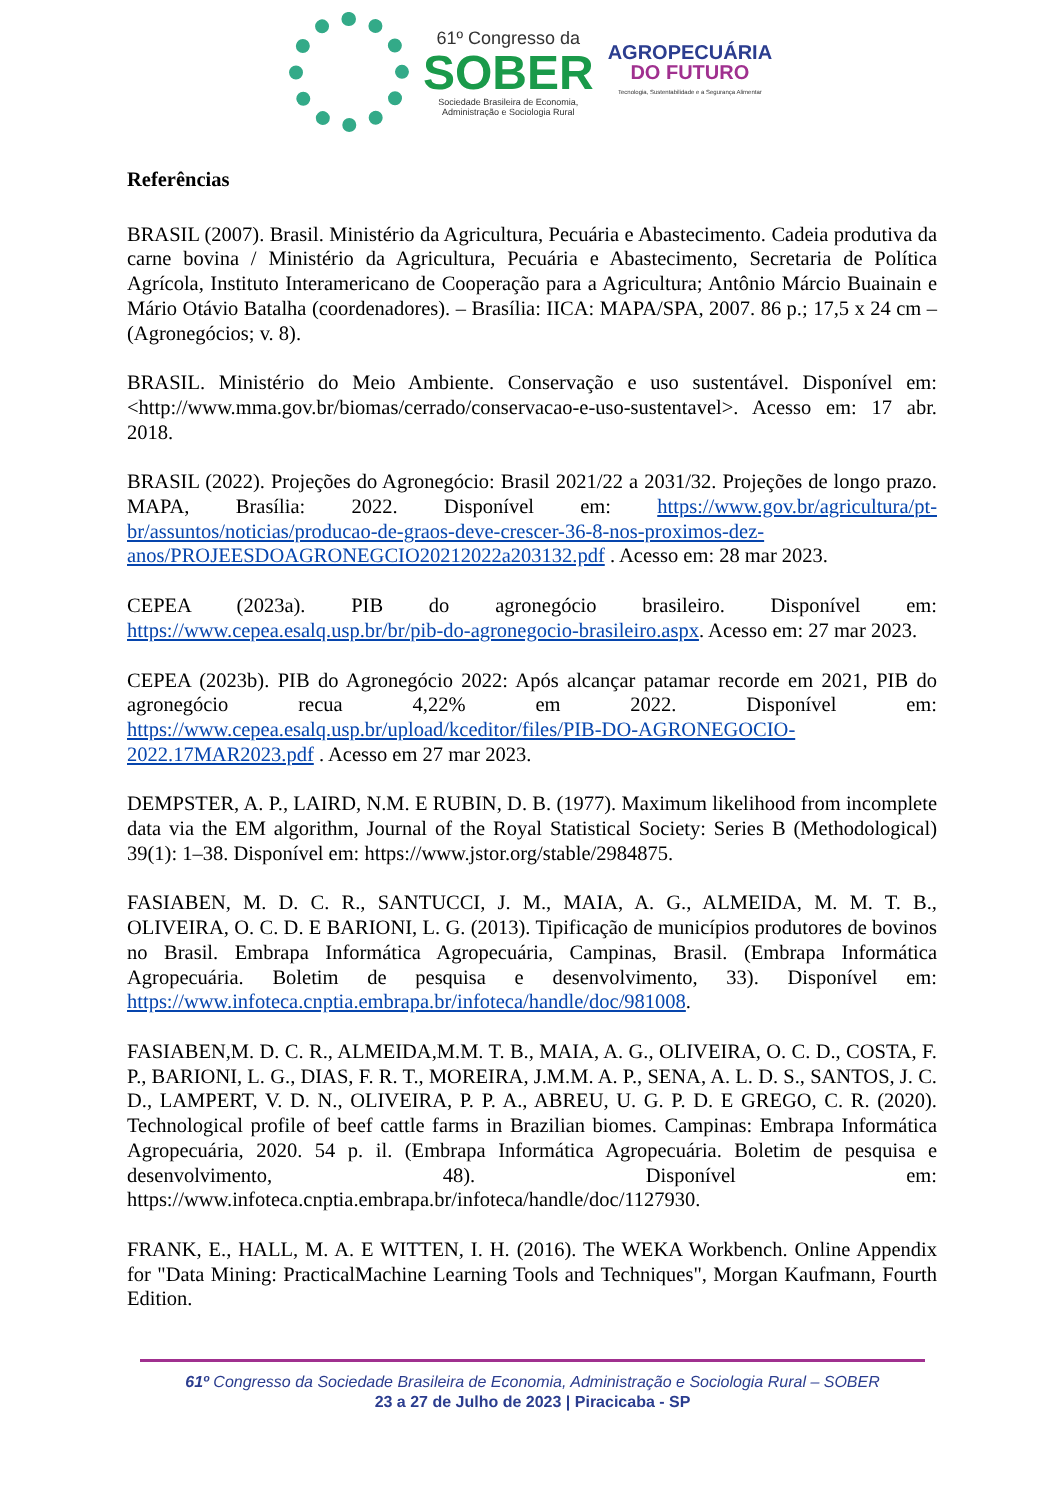61º Congresso da
SOBER
Sociedade Brasileira de Economia,
Administração e Sociologia Rural
AGROPECUÁRIA
DO FUTURO
Tecnologia, Sustentabilidade e a Segurança Alimentar
Referências
BRASIL (2007). Brasil. Ministério da Agricultura, Pecuária e Abastecimento. Cadeia produtiva da carne bovina / Ministério da Agricultura, Pecuária e Abastecimento, Secretaria de Política Agrícola, Instituto Interamericano de Cooperação para a Agricultura; Antônio Márcio Buainain e Mário Otávio Batalha (coordenadores). – Brasília: IICA: MAPA/SPA, 2007. 86 p.; 17,5 x 24 cm – (Agronegócios; v. 8).
BRASIL. Ministério do Meio Ambiente. Conservação e uso sustentável. Disponível em: <http://www.mma.gov.br/biomas/cerrado/conservacao-e-uso-sustentavel>. Acesso em: 17 abr. 2018.
BRASIL (2022). Projeções do Agronegócio: Brasil 2021/22 a 2031/32. Projeções de longo prazo. MAPA, Brasília: 2022. Disponível em: https://www.gov.br/agricultura/pt-br/assuntos/noticias/producao-de-graos-deve-crescer-36-8-nos-proximos-dez-anos/PROJEESDOAGRONEGCIO20212022a203132.pdf . Acesso em: 28 mar 2023.
CEPEA (2023a). PIB do agronegócio brasileiro. Disponível em: https://www.cepea.esalq.usp.br/br/pib-do-agronegocio-brasileiro.aspx. Acesso em: 27 mar 2023.
CEPEA (2023b). PIB do Agronegócio 2022: Após alcançar patamar recorde em 2021, PIB do agronegócio recua 4,22% em 2022. Disponível em: https://www.cepea.esalq.usp.br/upload/kceditor/files/PIB-DO-AGRONEGOCIO-2022.17MAR2023.pdf . Acesso em 27 mar 2023.
DEMPSTER, A. P., LAIRD, N.M. E RUBIN, D. B. (1977). Maximum likelihood from incomplete data via the EM algorithm, Journal of the Royal Statistical Society: Series B (Methodological) 39(1): 1–38. Disponível em: https://www.jstor.org/stable/2984875.
FASIABEN, M. D. C. R., SANTUCCI, J. M., MAIA, A. G., ALMEIDA, M. M. T. B., OLIVEIRA, O. C. D. E BARIONI, L. G. (2013). Tipificação de municípios produtores de bovinos no Brasil. Embrapa Informática Agropecuária, Campinas, Brasil. (Embrapa Informática Agropecuária. Boletim de pesquisa e desenvolvimento, 33). Disponível em: https://www.infoteca.cnptia.embrapa.br/infoteca/handle/doc/981008.
FASIABEN,M. D. C. R., ALMEIDA,M.M. T. B., MAIA, A. G., OLIVEIRA, O. C. D., COSTA, F. P., BARIONI, L. G., DIAS, F. R. T., MOREIRA, J.M.M. A. P., SENA, A. L. D. S., SANTOS, J. C. D., LAMPERT, V. D. N., OLIVEIRA, P. P. A., ABREU, U. G. P. D. E GREGO, C. R. (2020). Technological profile of beef cattle farms in Brazilian biomes. Campinas: Embrapa Informática Agropecuária, 2020. 54 p. il. (Embrapa Informática Agropecuária. Boletim de pesquisa e desenvolvimento, 48). Disponível em: https://www.infoteca.cnptia.embrapa.br/infoteca/handle/doc/1127930.
FRANK, E., HALL, M. A. E WITTEN, I. H. (2016). The WEKA Workbench. Online Appendix for "Data Mining: PracticalMachine Learning Tools and Techniques", Morgan Kaufmann, Fourth Edition.
61º Congresso da Sociedade Brasileira de Economia, Administração e Sociologia Rural – SOBER
23 a 27 de Julho de 2023 | Piracicaba - SP